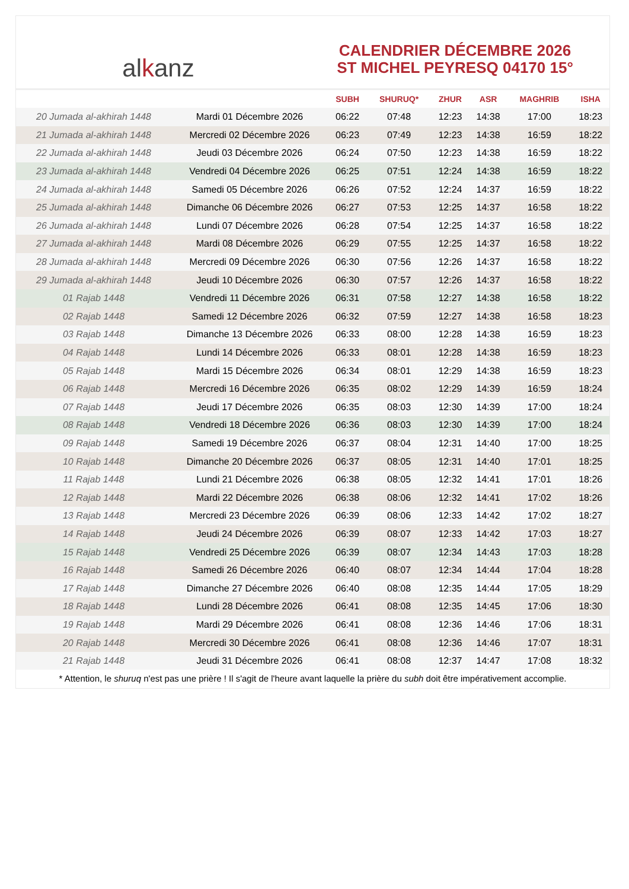al k anz
CALENDRIER DÉCEMBRE 2026
ST MICHEL PEYRESQ 04170 15°
| | | SUBH | SHURUQ* | ZHUR | ASR | MAGHRIB | ISHA |
| --- | --- | --- | --- | --- | --- | --- | --- |
| 20 Jumada al-akhirah 1448 | Mardi 01 Décembre 2026 | 06:22 | 07:48 | 12:23 | 14:38 | 17:00 | 18:23 |
| 21 Jumada al-akhirah 1448 | Mercredi 02 Décembre 2026 | 06:23 | 07:49 | 12:23 | 14:38 | 16:59 | 18:22 |
| 22 Jumada al-akhirah 1448 | Jeudi 03 Décembre 2026 | 06:24 | 07:50 | 12:23 | 14:38 | 16:59 | 18:22 |
| 23 Jumada al-akhirah 1448 | Vendredi 04 Décembre 2026 | 06:25 | 07:51 | 12:24 | 14:38 | 16:59 | 18:22 |
| 24 Jumada al-akhirah 1448 | Samedi 05 Décembre 2026 | 06:26 | 07:52 | 12:24 | 14:37 | 16:59 | 18:22 |
| 25 Jumada al-akhirah 1448 | Dimanche 06 Décembre 2026 | 06:27 | 07:53 | 12:25 | 14:37 | 16:58 | 18:22 |
| 26 Jumada al-akhirah 1448 | Lundi 07 Décembre 2026 | 06:28 | 07:54 | 12:25 | 14:37 | 16:58 | 18:22 |
| 27 Jumada al-akhirah 1448 | Mardi 08 Décembre 2026 | 06:29 | 07:55 | 12:25 | 14:37 | 16:58 | 18:22 |
| 28 Jumada al-akhirah 1448 | Mercredi 09 Décembre 2026 | 06:30 | 07:56 | 12:26 | 14:37 | 16:58 | 18:22 |
| 29 Jumada al-akhirah 1448 | Jeudi 10 Décembre 2026 | 06:30 | 07:57 | 12:26 | 14:37 | 16:58 | 18:22 |
| 01 Rajab 1448 | Vendredi 11 Décembre 2026 | 06:31 | 07:58 | 12:27 | 14:38 | 16:58 | 18:22 |
| 02 Rajab 1448 | Samedi 12 Décembre 2026 | 06:32 | 07:59 | 12:27 | 14:38 | 16:58 | 18:23 |
| 03 Rajab 1448 | Dimanche 13 Décembre 2026 | 06:33 | 08:00 | 12:28 | 14:38 | 16:59 | 18:23 |
| 04 Rajab 1448 | Lundi 14 Décembre 2026 | 06:33 | 08:01 | 12:28 | 14:38 | 16:59 | 18:23 |
| 05 Rajab 1448 | Mardi 15 Décembre 2026 | 06:34 | 08:01 | 12:29 | 14:38 | 16:59 | 18:23 |
| 06 Rajab 1448 | Mercredi 16 Décembre 2026 | 06:35 | 08:02 | 12:29 | 14:39 | 16:59 | 18:24 |
| 07 Rajab 1448 | Jeudi 17 Décembre 2026 | 06:35 | 08:03 | 12:30 | 14:39 | 17:00 | 18:24 |
| 08 Rajab 1448 | Vendredi 18 Décembre 2026 | 06:36 | 08:03 | 12:30 | 14:39 | 17:00 | 18:24 |
| 09 Rajab 1448 | Samedi 19 Décembre 2026 | 06:37 | 08:04 | 12:31 | 14:40 | 17:00 | 18:25 |
| 10 Rajab 1448 | Dimanche 20 Décembre 2026 | 06:37 | 08:05 | 12:31 | 14:40 | 17:01 | 18:25 |
| 11 Rajab 1448 | Lundi 21 Décembre 2026 | 06:38 | 08:05 | 12:32 | 14:41 | 17:01 | 18:26 |
| 12 Rajab 1448 | Mardi 22 Décembre 2026 | 06:38 | 08:06 | 12:32 | 14:41 | 17:02 | 18:26 |
| 13 Rajab 1448 | Mercredi 23 Décembre 2026 | 06:39 | 08:06 | 12:33 | 14:42 | 17:02 | 18:27 |
| 14 Rajab 1448 | Jeudi 24 Décembre 2026 | 06:39 | 08:07 | 12:33 | 14:42 | 17:03 | 18:27 |
| 15 Rajab 1448 | Vendredi 25 Décembre 2026 | 06:39 | 08:07 | 12:34 | 14:43 | 17:03 | 18:28 |
| 16 Rajab 1448 | Samedi 26 Décembre 2026 | 06:40 | 08:07 | 12:34 | 14:44 | 17:04 | 18:28 |
| 17 Rajab 1448 | Dimanche 27 Décembre 2026 | 06:40 | 08:08 | 12:35 | 14:44 | 17:05 | 18:29 |
| 18 Rajab 1448 | Lundi 28 Décembre 2026 | 06:41 | 08:08 | 12:35 | 14:45 | 17:06 | 18:30 |
| 19 Rajab 1448 | Mardi 29 Décembre 2026 | 06:41 | 08:08 | 12:36 | 14:46 | 17:06 | 18:31 |
| 20 Rajab 1448 | Mercredi 30 Décembre 2026 | 06:41 | 08:08 | 12:36 | 14:46 | 17:07 | 18:31 |
| 21 Rajab 1448 | Jeudi 31 Décembre 2026 | 06:41 | 08:08 | 12:37 | 14:47 | 17:08 | 18:32 |
* Attention, le shuruq n'est pas une prière ! Il s'agit de l'heure avant laquelle la prière du subh doit être impérativement accomplie.